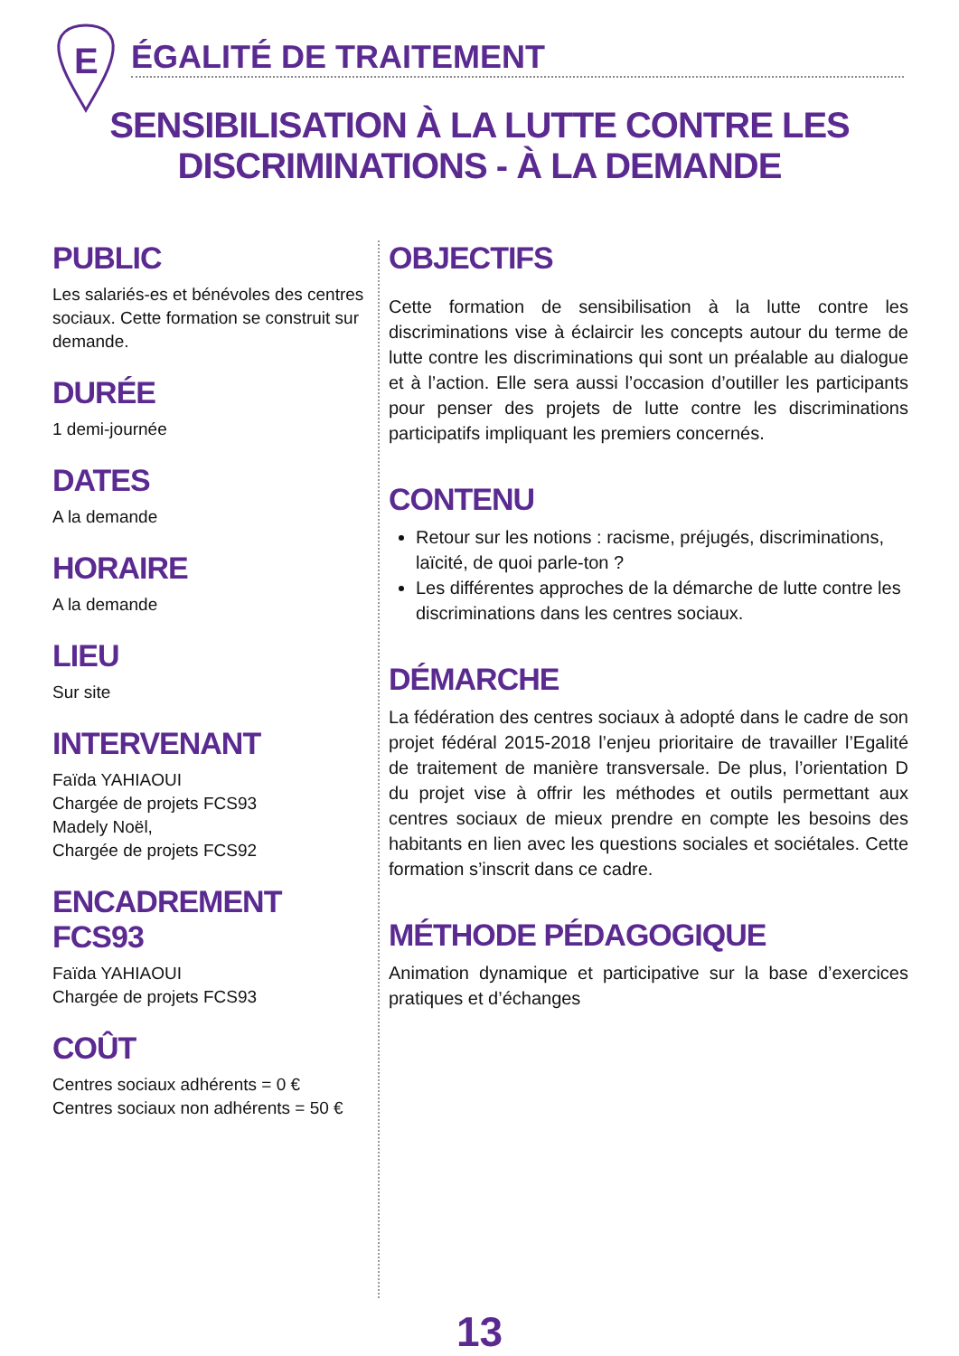E
ÉGALITÉ DE TRAITEMENT
SENSIBILISATION À LA LUTTE CONTRE LES DISCRIMINATIONS - À LA DEMANDE
PUBLIC
Les salariés-es et bénévoles des centres sociaux. Cette formation se construit sur demande.
DURÉE
1 demi-journée
DATES
A la demande
HORAIRE
A la demande
LIEU
Sur site
INTERVENANT
Faïda YAHIAOUI
Chargée de projets FCS93
Madely Noël,
Chargée de projets FCS92
ENCADREMENT FCS93
Faïda YAHIAOUI
Chargée de projets FCS93
COÛT
Centres sociaux adhérents = 0 €
Centres sociaux non adhérents = 50 €
OBJECTIFS
Cette formation de sensibilisation à la lutte contre les discriminations vise à éclaircir les concepts autour du terme de lutte contre les discriminations qui sont un préalable au dialogue et à l’action. Elle sera aussi l’occasion d’outiller les participants pour penser des projets de lutte contre les discriminations participatifs impliquant les premiers concernés.
CONTENU
Retour sur les notions : racisme, préjugés, discriminations, laïcité, de quoi parle-ton ?
Les différentes approches de la démarche de lutte contre les discriminations dans les centres sociaux.
DÉMARCHE
La fédération des centres sociaux à adopté dans le cadre de son projet fédéral 2015-2018 l’enjeu prioritaire de travailler l’Egalité de traitement de manière transversale. De plus, l’orientation D du projet vise à offrir les méthodes et outils permettant aux centres sociaux de mieux prendre en compte les besoins des habitants en lien avec les questions sociales et sociétales. Cette formation s’inscrit dans ce cadre.
MÉTHODE PÉDAGOGIQUE
Animation dynamique et participative sur la base d’exercices pratiques et d’échanges
13